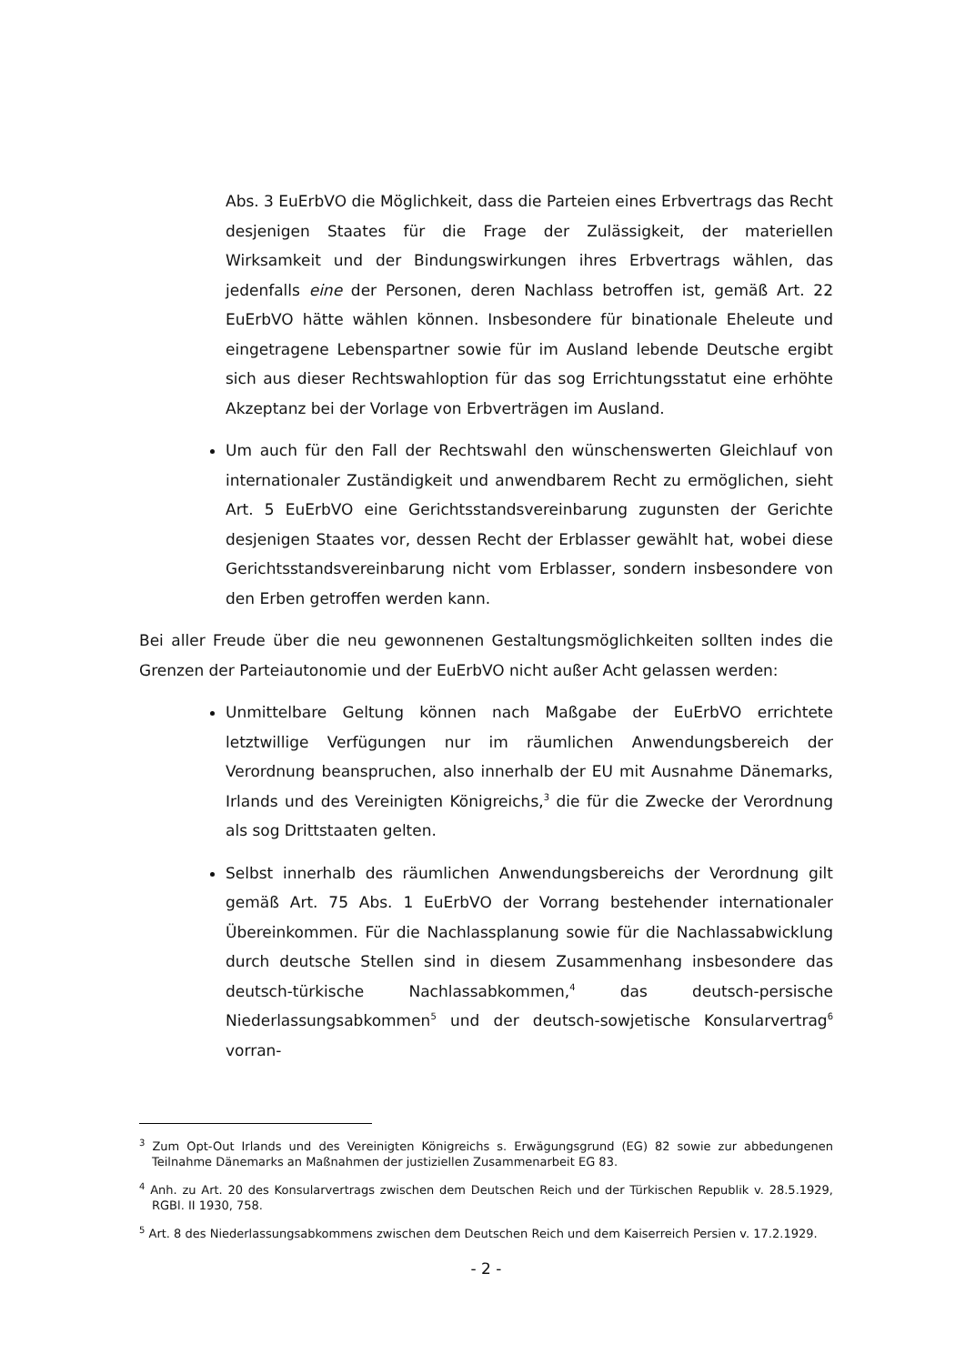Abs. 3 EuErbVO die Möglichkeit, dass die Parteien eines Erbvertrags das Recht desjenigen Staates für die Frage der Zulässigkeit, der materiellen Wirksamkeit und der Bindungswirkungen ihres Erbvertrags wählen, das jedenfalls eine der Personen, deren Nachlass betroffen ist, gemäß Art. 22 EuErbVO hätte wählen können. Insbesondere für binationale Eheleute und eingetragene Lebenspartner sowie für im Ausland lebende Deutsche ergibt sich aus dieser Rechtswahloption für das sog Errichtungsstatut eine erhöhte Akzeptanz bei der Vorlage von Erbverträgen im Ausland.
Um auch für den Fall der Rechtswahl den wünschenswerten Gleichlauf von internationaler Zuständigkeit und anwendbarem Recht zu ermöglichen, sieht Art. 5 EuErbVO eine Gerichtsstandsvereinbarung zugunsten der Gerichte desjenigen Staates vor, dessen Recht der Erblasser gewählt hat, wobei diese Gerichtsstandsvereinbarung nicht vom Erblasser, sondern insbesondere von den Erben getroffen werden kann.
Bei aller Freude über die neu gewonnenen Gestaltungsmöglichkeiten sollten indes die Grenzen der Parteiautonomie und der EuErbVO nicht außer Acht gelassen werden:
Unmittelbare Geltung können nach Maßgabe der EuErbVO errichtete letztwillige Verfügungen nur im räumlichen Anwendungsbereich der Verordnung beanspruchen, also innerhalb der EU mit Ausnahme Dänemarks, Irlands und des Vereinigten Königreichs,<sup>3</sup> die für die Zwecke der Verordnung als sog Drittstaaten gelten.
Selbst innerhalb des räumlichen Anwendungsbereichs der Verordnung gilt gemäß Art. 75 Abs. 1 EuErbVO der Vorrang bestehender internationaler Übereinkommen. Für die Nachlassplanung sowie für die Nachlassabwicklung durch deutsche Stellen sind in diesem Zusammenhang insbesondere das deutsch-türkische Nachlassabkommen,<sup>4</sup> das deutsch-persische Niederlassungsabkommen<sup>5</sup> und der deutsch-sowjetische Konsularvertrag<sup>6</sup> vorran-
<sup>3</sup> Zum Opt-Out Irlands und des Vereinigten Königreichs s. Erwägungsgrund (EG) 82 sowie zur abbedungenen Teilnahme Dänemarks an Maßnahmen der justiziellen Zusammenarbeit EG 83.
<sup>4</sup> Anh. zu Art. 20 des Konsularvertrags zwischen dem Deutschen Reich und der Türkischen Republik v. 28.5.1929, RGBl. II 1930, 758.
<sup>5</sup> Art. 8 des Niederlassungsabkommens zwischen dem Deutschen Reich und dem Kaiserreich Persien v. 17.2.1929.
- 2 -